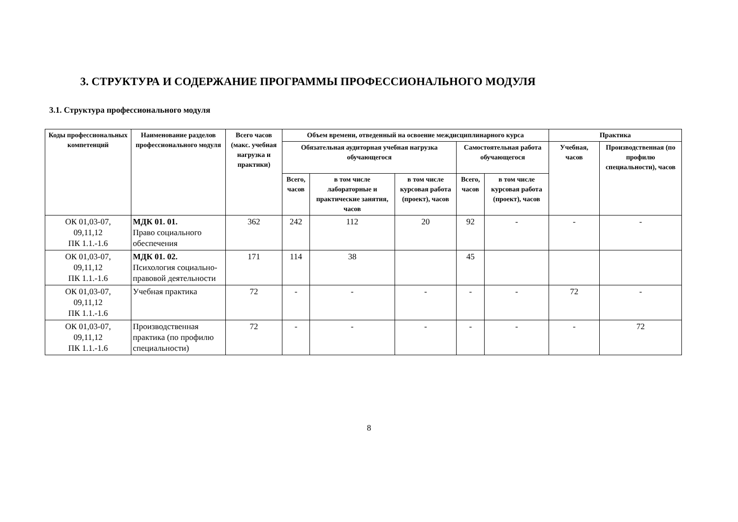3. СТРУКТУРА И СОДЕРЖАНИЕ ПРОГРАММЫ ПРОФЕССИОНАЛЬНОГО МОДУЛЯ
3.1. Структура профессионального модуля
| Коды профессиональных компетенций | Наименование разделов профессионального модуля | Всего часов (макс. учебная нагрузка и практики) | Объем времени, отведенный на освоение междисциплинарного курса | | | | | Практика | |
| --- | --- | --- | --- | --- | --- | --- | --- | --- | --- |
| | | | Обязательная аудиторная учебная нагрузка обучающегося | | | Самостоятельная работа обучающегося | | Учебная, часов | Производственная (по профилю специальности), часов |
| | | | Всего, часов | в том числе лабораторные и практические занятия, часов | в том числе курсовая работа (проект), часов | Всего, часов | в том числе курсовая работа (проект), часов | | |
| ОК 01,03-07, 09,11,12 ПК 1.1.-1.6 | МДК 01. 01. Право социального обеспечения | 362 | 242 | 112 | 20 | 92 | - | - | - |
| ОК 01,03-07, 09,11,12 ПК 1.1.-1.6 | МДК 01. 02. Психология социально-правовой деятельности | 171 | 114 | 38 | | 45 | | | |
| ОК 01,03-07, 09,11,12 ПК 1.1.-1.6 | Учебная практика | 72 | - | - | - | - | - | 72 | - |
| ОК 01,03-07, 09,11,12 ПК 1.1.-1.6 | Производственная практика (по профилю специальности) | 72 | - | - | - | - | - | - | 72 |
8